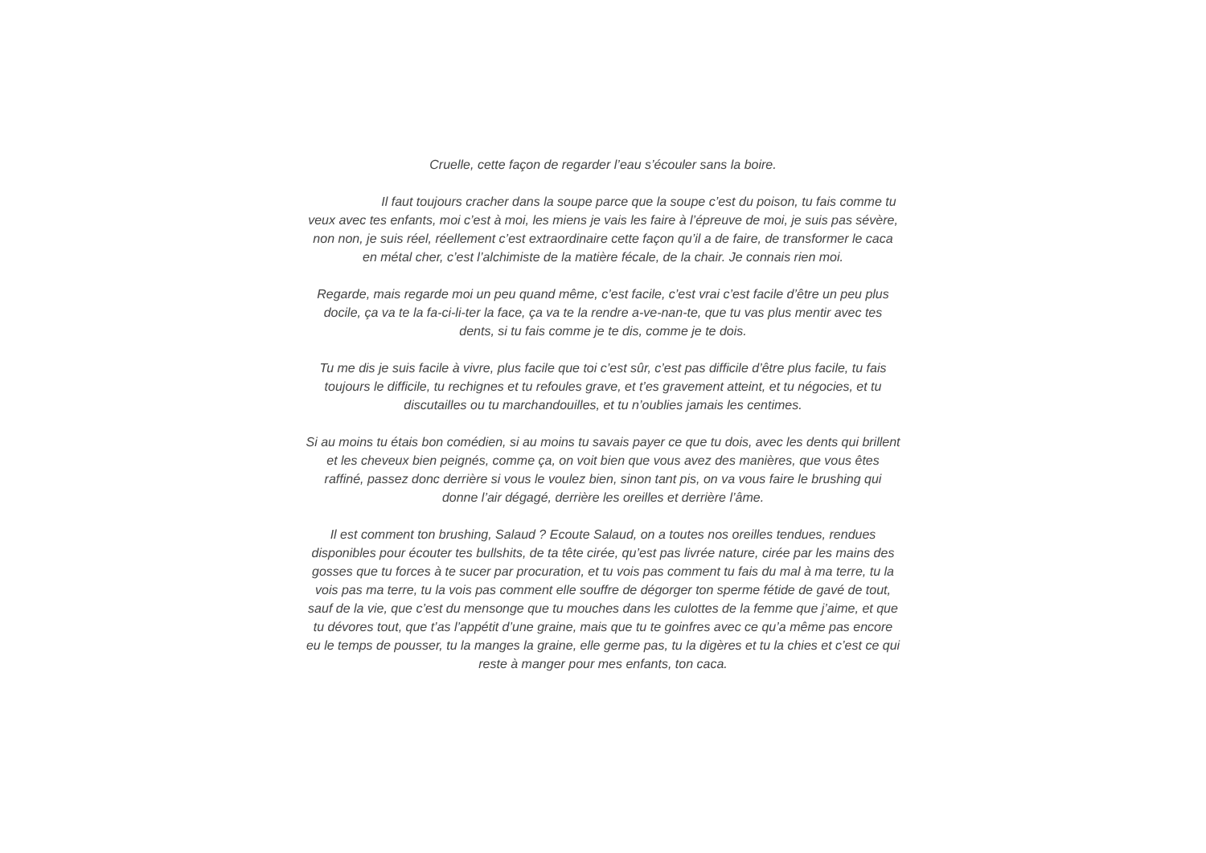Cruelle, cette façon de regarder l’eau s’écouler sans la boire.
Il faut toujours cracher dans la soupe parce que la soupe c’est du poison, tu fais comme tu veux avec tes enfants, moi c’est à moi, les miens je vais les faire à l’épreuve de moi, je suis pas sévère, non non, je suis réel, réellement c’est extraordinaire cette façon qu’il a de faire, de transformer le caca en métal cher, c’est l’alchimiste de la matière fécale, de la chair. Je connais rien moi.
Regarde, mais regarde moi un peu quand même, c’est facile, c’est vrai c’est facile d’être un peu plus docile, ça va te la fa-ci-li-ter la face, ça va te la rendre a-ve-nan-te, que tu vas plus mentir avec tes dents, si tu fais comme je te dis, comme je te dois.
Tu me dis je suis facile à vivre, plus facile que toi c’est sûr, c’est pas difficile d’être plus facile, tu fais toujours le difficile, tu rechignes et tu refoules grave, et t’es gravement atteint, et tu négocies, et tu discutailles ou tu marchandouilles, et tu n’oublies jamais les centimes.
Si au moins tu étais bon comédien, si au moins tu savais payer ce que tu dois, avec les dents qui brillent et les cheveux bien peignés, comme ça, on voit bien que vous avez des manières, que vous êtes raffiné, passez donc derrière si vous le voulez bien, sinon tant pis, on va vous faire le brushing qui donne l’air dégagé, derrière les oreilles et derrière l’âme.
Il est comment ton brushing, Salaud ? Ecoute Salaud, on a toutes nos oreilles tendues, rendues disponibles pour écouter tes bullshits, de ta tête cirée, qu’est pas livrée nature, cirée par les mains des gosses que tu forces à te sucer par procuration, et tu vois pas comment tu fais du mal à ma terre, tu la vois pas ma terre, tu la vois pas comment elle souffre de dégorger ton sperme fétide de gavé de tout, sauf de la vie, que c’est du mensonge que tu mouches dans les culottes de la femme que j’aime, et que tu dévores tout, que t’as l’appétit d’une graine, mais que tu te goinfres avec ce qu’a même pas encore eu le temps de pousser, tu la manges la graine, elle germe pas, tu la digères et tu la chies et c’est ce qui reste à manger pour mes enfants, ton caca.